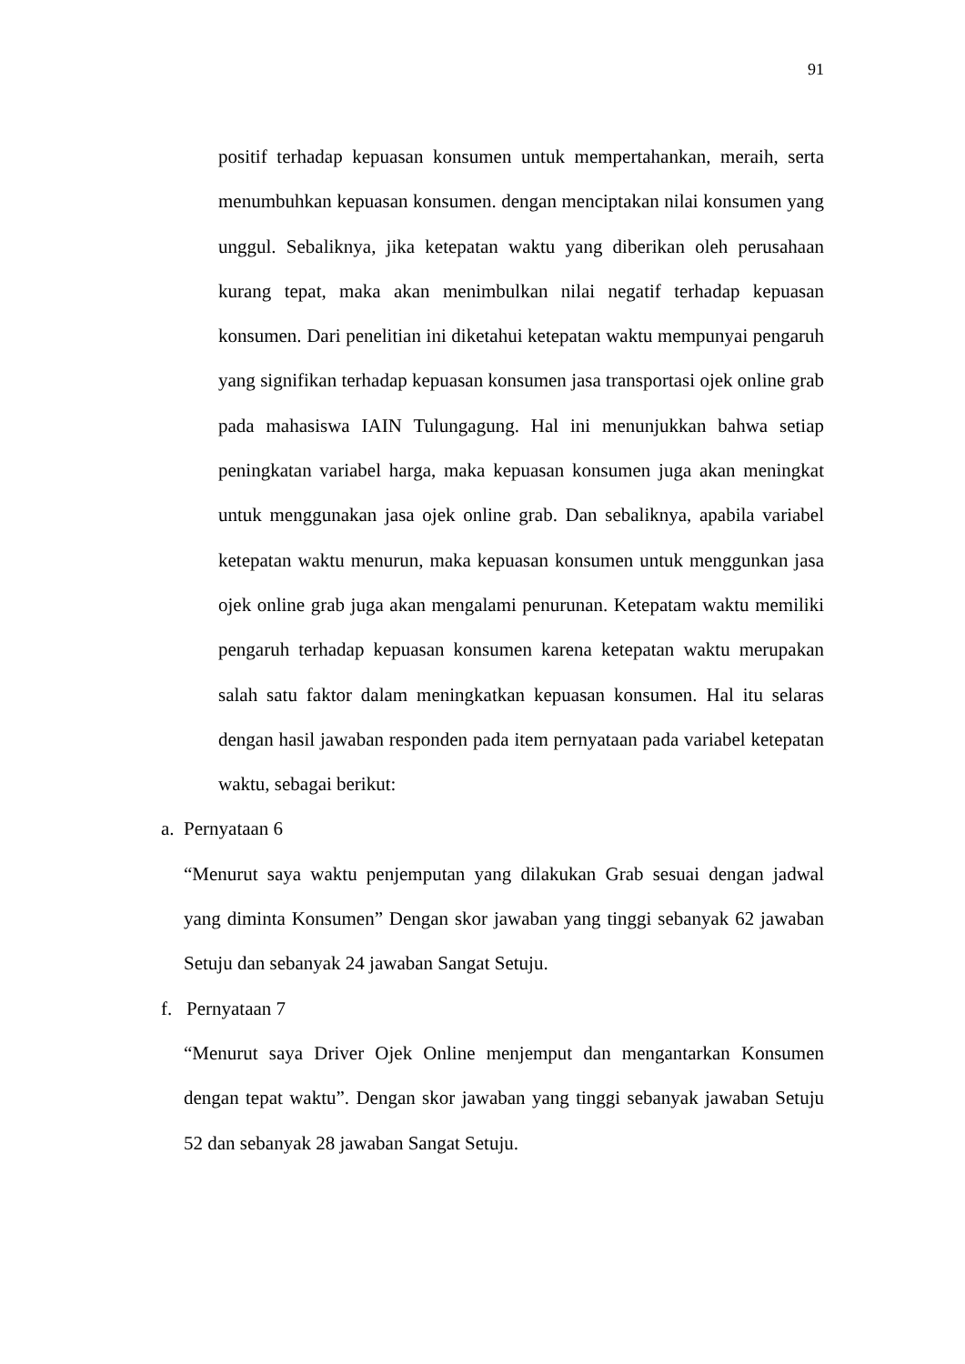91
positif terhadap kepuasan konsumen untuk mempertahankan, meraih, serta menumbuhkan kepuasan konsumen. dengan menciptakan nilai konsumen yang unggul. Sebaliknya, jika ketepatan waktu yang diberikan oleh perusahaan kurang tepat, maka akan menimbulkan nilai negatif terhadap kepuasan konsumen. Dari penelitian ini diketahui ketepatan waktu mempunyai pengaruh yang signifikan terhadap kepuasan konsumen jasa transportasi ojek online grab pada mahasiswa IAIN Tulungagung. Hal ini menunjukkan bahwa setiap peningkatan variabel harga, maka kepuasan konsumen juga akan meningkat untuk menggunakan jasa ojek online grab. Dan sebaliknya, apabila variabel ketepatan waktu menurun, maka kepuasan konsumen untuk menggunkan jasa ojek online grab juga akan mengalami penurunan. Ketepatam waktu memiliki pengaruh terhadap kepuasan konsumen karena ketepatan waktu merupakan salah satu faktor dalam meningkatkan kepuasan konsumen. Hal itu selaras dengan hasil jawaban responden pada item pernyataan pada variabel ketepatan waktu, sebagai berikut:
a. Pernyataan 6
“Menurut saya waktu penjemputan yang dilakukan Grab sesuai dengan jadwal yang diminta Konsumen” Dengan skor jawaban yang tinggi sebanyak 62 jawaban Setuju dan sebanyak 24 jawaban Sangat Setuju.
f. Pernyataan 7
“Menurut saya Driver Ojek Online menjemput dan mengantarkan Konsumen dengan tepat waktu”. Dengan skor jawaban yang tinggi sebanyak jawaban Setuju 52 dan sebanyak 28 jawaban Sangat Setuju.